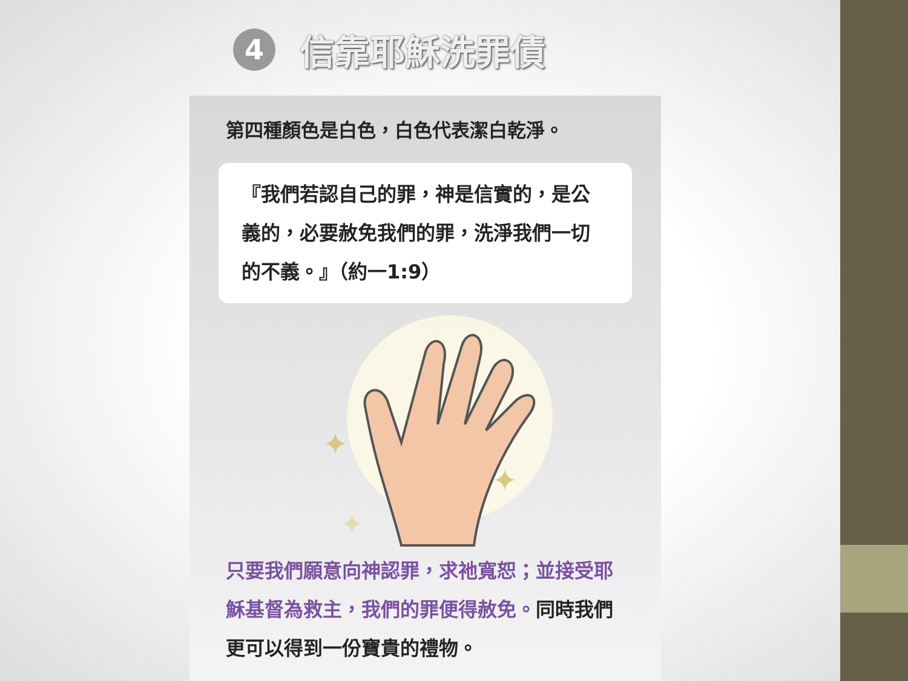4 信靠耶穌洗罪債
第四種顏色是白色，白色代表潔白乾淨。
『我們若認自己的罪，神是信實的，是公義的，必要赦免我們的罪，洗淨我們一切的不義。』（約一1:9）
✦
✦
✦
只要我們願意向神認罪，求祂寬恕；並接受耶穌基督為救主，我們的罪便得赦免。同時我們更可以得到一份寶貴的禮物。